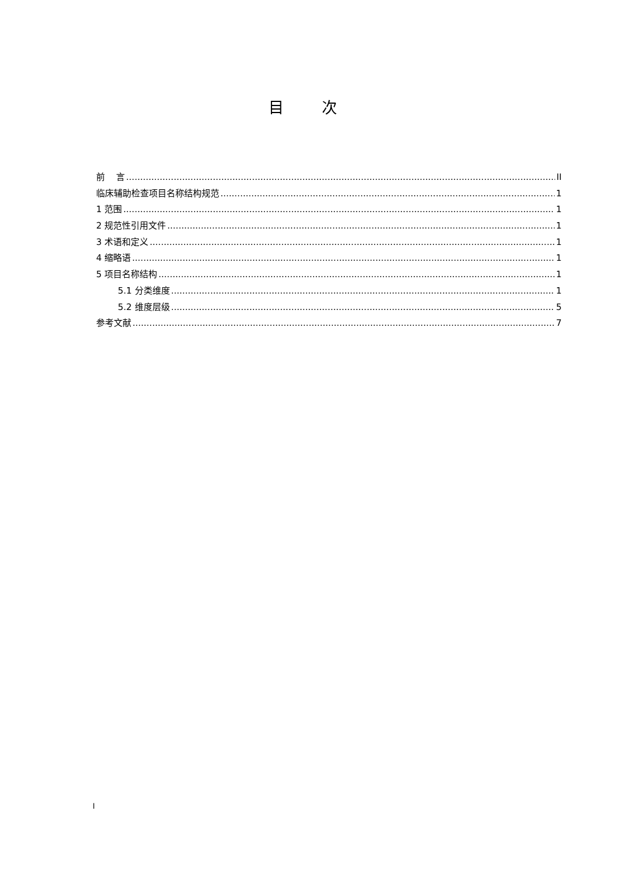目 次
前 言 II
临床辅助检查项目名称结构规范 1
1 范围 1
2 规范性引用文件 1
3 术语和定义 1
4 缩略语 1
5 项目名称结构 1
5.1 分类维度 1
5.2 维度层级 5
参考文献 7
I